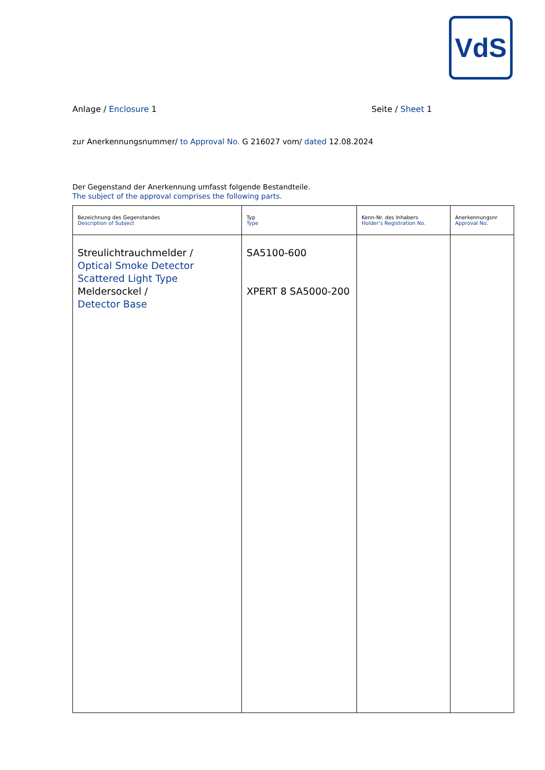VdS
Anlage / Enclosure 1 Seite / Sheet 1
zur Anerkennungsnummer/ to Approval No. G 216027 vom/ dated 12.08.2024
Der Gegenstand der Anerkennung umfasst folgende Bestandteile.
The subject of the approval comprises the following parts.
| Bezeichnung des Gegenstandes Description of Subject | Typ Type | Kenn-Nr. des Inhabers Holder’s Registration No. | Anerkennungsnr Approval No. |
| --- | --- | --- | --- |
| Streulichtrauchmelder / Optical Smoke Detector Scattered Light Type Meldersockel / Detector Base | SA5100-600 XPERT 8 SA5000-200 | | |